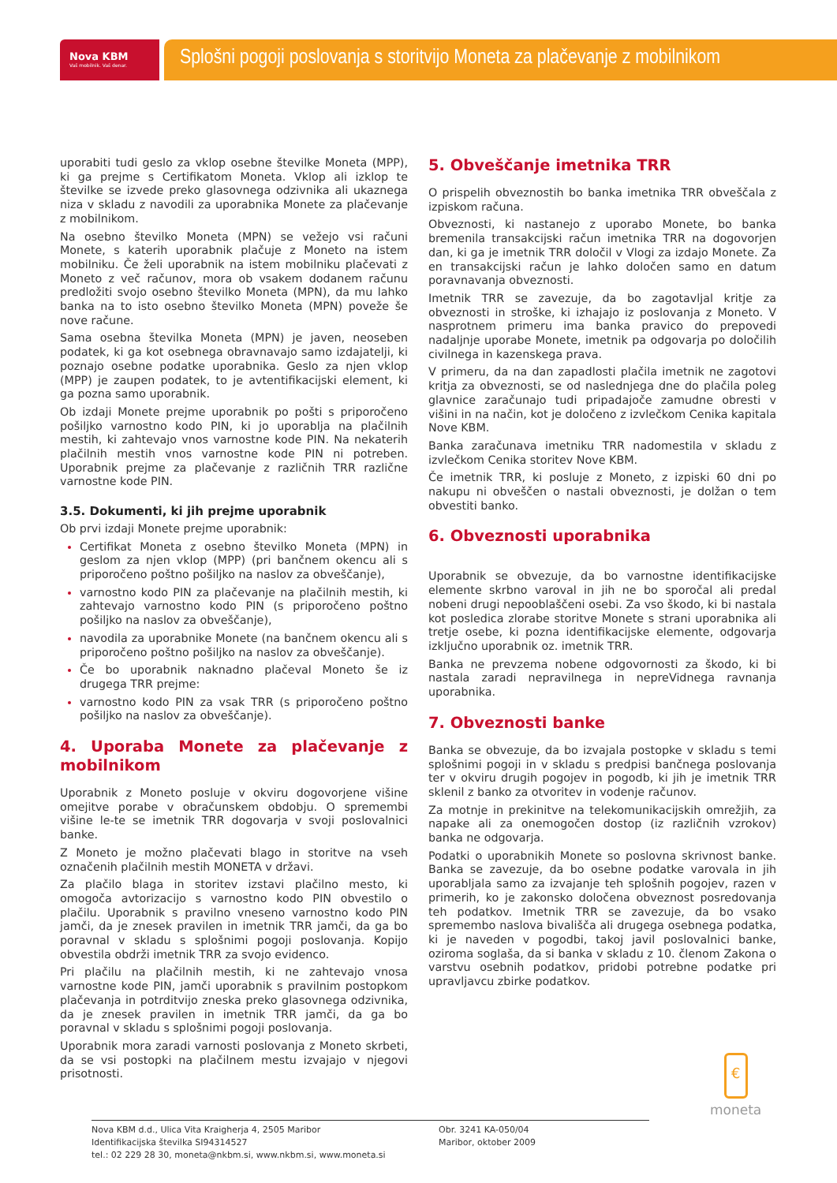Nova KBM
Vaš mobilnik. Vaš denar.
Splošni pogoji poslovanja s storitvijo Moneta za plačevanje z mobilnikom
uporabiti tudi geslo za vklop osebne številke Moneta (MPP), ki ga prejme s Certifikatom Moneta. Vklop ali izklop te številke se izvede preko glasovnega odzivnika ali ukaznega niza v skladu z navodili za uporabnika Monete za plačevanje z mobilnikom.
Na osebno številko Moneta (MPN) se vežejo vsi računi Monete, s katerih uporabnik plačuje z Moneto na istem mobilniku. Če želi uporabnik na istem mobilniku plačevati z Moneto z več računov, mora ob vsakem dodanem računu predložiti svojo osebno številko Moneta (MPN), da mu lahko banka na to isto osebno številko Moneta (MPN) poveže še nove račune.
Sama osebna številka Moneta (MPN) je javen, neoseben podatek, ki ga kot osebnega obravnavajo samo izdajatelji, ki poznajo osebne podatke uporabnika. Geslo za njen vklop (MPP) je zaupen podatek, to je avtentifikacijski element, ki ga pozna samo uporabnik.
Ob izdaji Monete prejme uporabnik po pošti s priporočeno pošiljko varnostno kodo PIN, ki jo uporablja na plačilnih mestih, ki zahtevajo vnos varnostne kode PIN. Na nekaterih plačilnih mestih vnos varnostne kode PIN ni potreben. Uporabnik prejme za plačevanje z različnih TRR različne varnostne kode PIN.
3.5. Dokumenti, ki jih prejme uporabnik
Ob prvi izdaji Monete prejme uporabnik:
Certifikat Moneta z osebno številko Moneta (MPN) in geslom za njen vklop (MPP) (pri bančnem okencu ali s priporočeno poštno pošiljko na naslov za obveščanje),
varnostno kodo PIN za plačevanje na plačilnih mestih, ki zahtevajo varnostno kodo PIN (s priporočeno poštno pošiljko na naslov za obveščanje),
navodila za uporabnike Monete (na bančnem okencu ali s priporočeno poštno pošiljko na naslov za obveščanje).
Če bo uporabnik naknadno plačeval Moneto še iz drugega TRR prejme:
varnostno kodo PIN za vsak TRR (s priporočeno poštno pošiljko na naslov za obveščanje).
4. Uporaba Monete za plačevanje z mobilnikom
Uporabnik z Moneto posluje v okviru dogovorjene višine omejitve porabe v obračunskem obdobju. O spremembi višine le-te se imetnik TRR dogovarja v svoji poslovalnici banke.
Z Moneto je možno plačevati blago in storitve na vseh označenih plačilnih mestih MONETA v državi.
Za plačilo blaga in storitev izstavi plačilno mesto, ki omogoča avtorizacijo s varnostno kodo PIN obvestilo o plačilu. Uporabnik s pravilno vneseno varnostno kodo PIN jamči, da je znesek pravilen in imetnik TRR jamči, da ga bo poravnal v skladu s splošnimi pogoji poslovanja. Kopijo obvestila obdrži imetnik TRR za svojo evidenco.
Pri plačilu na plačilnih mestih, ki ne zahtevajo vnosa varnostne kode PIN, jamči uporabnik s pravilnim postopkom plačevanja in potrditvijo zneska preko glasovnega odzivnika, da je znesek pravilen in imetnik TRR jamči, da ga bo poravnal v skladu s splošnimi pogoji poslovanja.
Uporabnik mora zaradi varnosti poslovanja z Moneto skrbeti, da se vsi postopki na plačilnem mestu izvajajo v njegovi prisotnosti.
5. Obveščanje imetnika TRR
O prispelih obveznostih bo banka imetnika TRR obveščala z izpiskom računa.
Obveznosti, ki nastanejo z uporabo Monete, bo banka bremenila transakcijski račun imetnika TRR na dogovorjen dan, ki ga je imetnik TRR določil v Vlogi za izdajo Monete. Za en transakcijski račun je lahko določen samo en datum poravnavanja obveznosti.
Imetnik TRR se zavezuje, da bo zagotavljal kritje za obveznosti in stroške, ki izhajajo iz poslovanja z Moneto. V nasprotnem primeru ima banka pravico do prepovedi nadaljnje uporabe Monete, imetnik pa odgovarja po določilih civilnega in kazenskega prava.
V primeru, da na dan zapadlosti plačila imetnik ne zagotovi kritja za obveznosti, se od naslednjega dne do plačila poleg glavnice zaračunajo tudi pripadajoče zamudne obresti v višini in na način, kot je določeno z izvlečkom Cenika kapitala Nove KBM.
Banka zaračunava imetniku TRR nadomestila v skladu z izvlečkom Cenika storitev Nove KBM.
Če imetnik TRR, ki posluje z Moneto, z izpiski 60 dni po nakupu ni obveščen o nastali obveznosti, je dolžan o tem obvestiti banko.
6. Obveznosti uporabnika
Uporabnik se obvezuje, da bo varnostne identifikacijske elemente skrbno varoval in jih ne bo sporočal ali predal nobeni drugi nepooblaščeni osebi. Za vso škodo, ki bi nastala kot posledica zlorabe storitve Monete s strani uporabnika ali tretje osebe, ki pozna identifikacijske elemente, odgovarja izključno uporabnik oz. imetnik TRR.
Banka ne prevzema nobene odgovornosti za škodo, ki bi nastala zaradi nepravilnega in nepreVidnega ravnanja uporabnika.
7. Obveznosti banke
Banka se obvezuje, da bo izvajala postopke v skladu s temi splošnimi pogoji in v skladu s predpisi bančnega poslovanja ter v okviru drugih pogojev in pogodb, ki jih je imetnik TRR sklenil z banko za otvoritev in vodenje računov.
Za motnje in prekinitve na telekomunikacijskih omrežjih, za napake ali za onemogočen dostop (iz različnih vzrokov) banka ne odgovarja.
Podatki o uporabnikih Monete so poslovna skrivnost banke. Banka se zavezuje, da bo osebne podatke varovala in jih uporabljala samo za izvajanje teh splošnih pogojev, razen v primerih, ko je zakonsko določena obveznost posredovanja teh podatkov. Imetnik TRR se zavezuje, da bo vsako spremembo naslova bivališča ali drugega osebnega podatka, ki je naveden v pogodbi, takoj javil poslovalnici banke, oziroma soglaša, da si banka v skladu z 10. členom Zakona o varstvu osebnih podatkov, pridobi potrebne podatke pri upravljavcu zbirke podatkov.
€
moneta
Nova KBM d.d., Ulica Vita Kraigherja 4, 2505 Maribor
Identifikacijska številka SI94314527
tel.: 02 229 28 30, moneta@nkbm.si, www.nkbm.si, www.moneta.si
Obr. 3241 KA-050/04
Maribor, oktober 2009